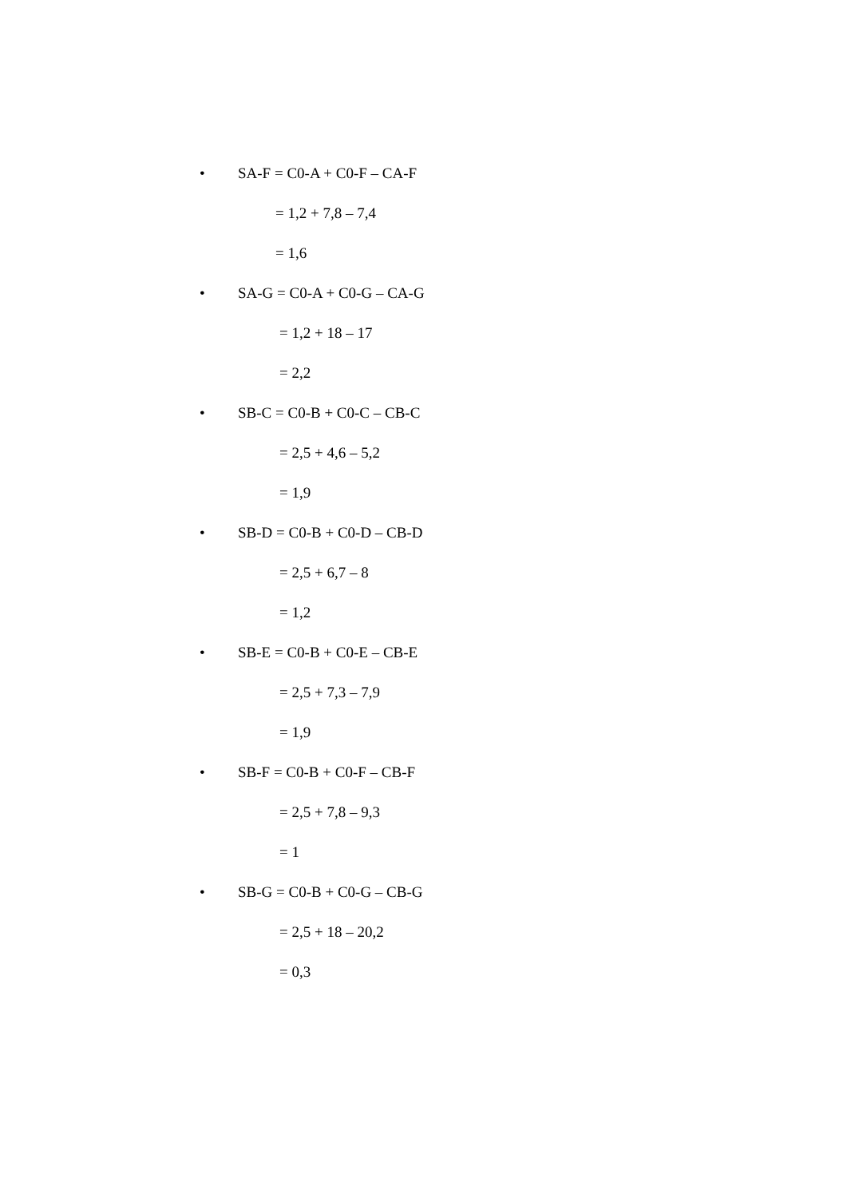• SA-F = C0-A + C0-F – CA-F
= 1,2 + 7,8 – 7,4
= 1,6
• SA-G = C0-A + C0-G – CA-G
= 1,2 + 18 – 17
= 2,2
• SB-C = C0-B + C0-C – CB-C
= 2,5 + 4,6 – 5,2
= 1,9
• SB-D = C0-B + C0-D – CB-D
= 2,5 + 6,7 – 8
= 1,2
• SB-E = C0-B + C0-E – CB-E
= 2,5 + 7,3 – 7,9
= 1,9
• SB-F = C0-B + C0-F – CB-F
= 2,5 + 7,8 – 9,3
= 1
• SB-G = C0-B + C0-G – CB-G
= 2,5 + 18 – 20,2
= 0,3